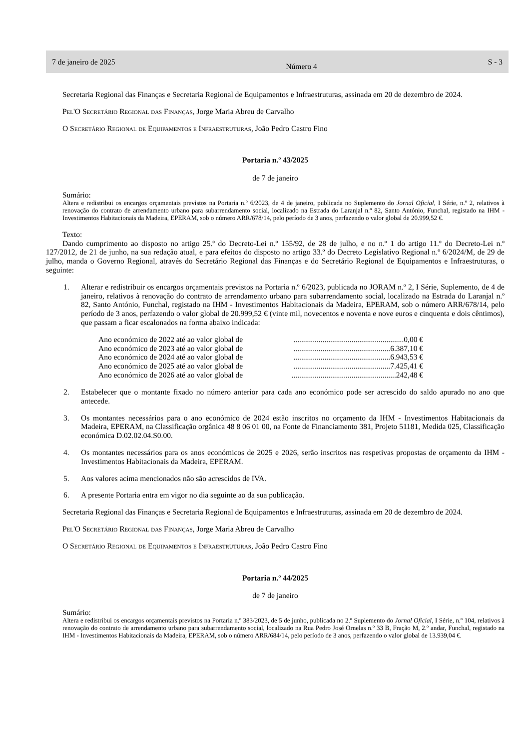7 de janeiro de 2025 Número 4 S - 3
Secretaria Regional das Finanças e Secretaria Regional de Equipamentos e Infraestruturas, assinada em 20 de dezembro de 2024.
Pel'O Secretário Regional das Finanças, Jorge Maria Abreu de Carvalho
O Secretário Regional de Equipamentos e Infraestruturas, João Pedro Castro Fino
Portaria n.º 43/2025
de 7 de janeiro
Sumário:
Altera e redistribui os encargos orçamentais previstos na Portaria n.º 6/2023, de 4 de janeiro, publicada no Suplemento do Jornal Oficial, I Série, n.º 2, relativos à renovação do contrato de arrendamento urbano para subarrendamento social, localizado na Estrada do Laranjal n.º 82, Santo António, Funchal, registado na IHM - Investimentos Habitacionais da Madeira, EPERAM, sob o número ARR/678/14, pelo período de 3 anos, perfazendo o valor global de 20.999,52 €.
Texto:
Dando cumprimento ao disposto no artigo 25.º do Decreto-Lei n.º 155/92, de 28 de julho, e no n.º 1 do artigo 11.º do Decreto-Lei n.º 127/2012, de 21 de junho, na sua redação atual, e para efeitos do disposto no artigo 33.º do Decreto Legislativo Regional n.º 6/2024/M, de 29 de julho, manda o Governo Regional, através do Secretário Regional das Finanças e do Secretário Regional de Equipamentos e Infraestruturas, o seguinte:
1. Alterar e redistribuir os encargos orçamentais previstos na Portaria n.º 6/2023, publicada no JORAM n.º 2, I Série, Suplemento, de 4 de janeiro, relativos à renovação do contrato de arrendamento urbano para subarrendamento social, localizado na Estrada do Laranjal n.º 82, Santo António, Funchal, registado na IHM - Investimentos Habitacionais da Madeira, EPERAM, sob o número ARR/678/14, pelo período de 3 anos, perfazendo o valor global de 20.999,52 € (vinte mil, novecentos e noventa e nove euros e cinquenta e dois cêntimos), que passam a ficar escalonados na forma abaixo indicada:
Ano económico de 2022 até ao valor global de.........................................................0,00 €
Ano económico de 2023 até ao valor global de..................................................6.387,10 €
Ano económico de 2024 até ao valor global de..................................................6.943,53 €
Ano económico de 2025 até ao valor global de..................................................7.425,41 €
Ano económico de 2026 até ao valor global de......................................................242,48 €
2. Estabelecer que o montante fixado no número anterior para cada ano económico pode ser acrescido do saldo apurado no ano que antecede.
3. Os montantes necessários para o ano económico de 2024 estão inscritos no orçamento da IHM - Investimentos Habitacionais da Madeira, EPERAM, na Classificação orgânica 48 8 06 01 00, na Fonte de Financiamento 381, Projeto 51181, Medida 025, Classificação económica D.02.02.04.S0.00.
4. Os montantes necessários para os anos económicos de 2025 e 2026, serão inscritos nas respetivas propostas de orçamento da IHM - Investimentos Habitacionais da Madeira, EPERAM.
5. Aos valores acima mencionados não são acrescidos de IVA.
6. A presente Portaria entra em vigor no dia seguinte ao da sua publicação.
Secretaria Regional das Finanças e Secretaria Regional de Equipamentos e Infraestruturas, assinada em 20 de dezembro de 2024.
Pel'O Secretário Regional das Finanças, Jorge Maria Abreu de Carvalho
O Secretário Regional de Equipamentos e Infraestruturas, João Pedro Castro Fino
Portaria n.º 44/2025
de 7 de janeiro
Sumário:
Altera e redistribui os encargos orçamentais previstos na Portaria n.º 383/2023, de 5 de junho, publicada no 2.º Suplemento do Jornal Oficial, I Série, n.º 104, relativos à renovação do contrato de arrendamento urbano para subarrendamento social, localizado na Rua Pedro José Ornelas n.º 33 B, Fração M, 2.º andar, Funchal, registado na IHM - Investimentos Habitacionais da Madeira, EPERAM, sob o número ARR/684/14, pelo período de 3 anos, perfazendo o valor global de 13.939,04 €.